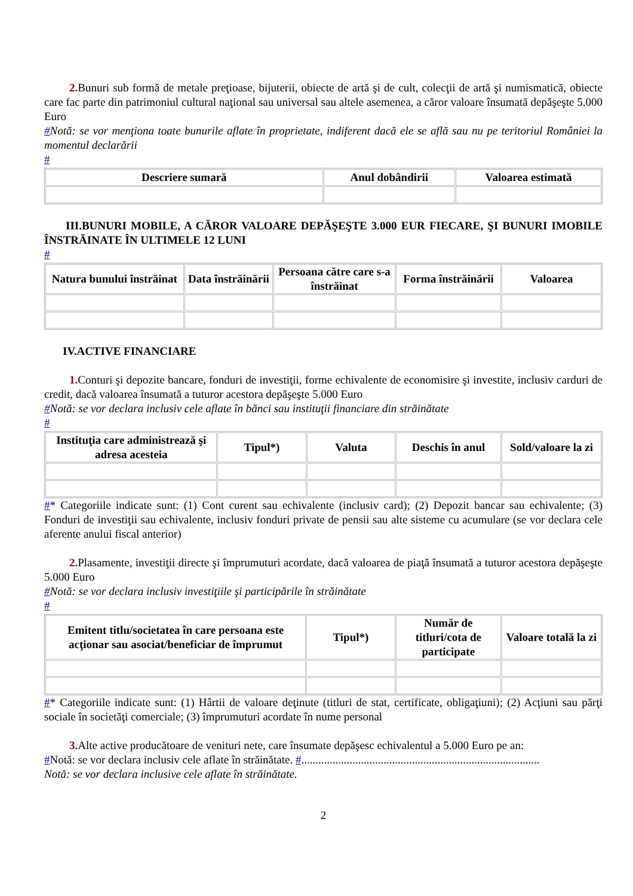2. Bunuri sub formă de metale preţioase, bijuterii, obiecte de artă şi de cult, colecţii de artă şi numismatică, obiecte care fac parte din patrimoniul cultural naţional sau universal sau altele asemenea, a căror valoare însumată depăşeşte 5.000 Euro
#Notă: se vor menţiona toate bunurile aflate în proprietate, indiferent dacă ele se află sau nu pe teritoriul României la momentul declarării
#
| Descriere sumară | Anul dobândirii | Valoarea estimată |
| --- | --- | --- |
III.BUNURI MOBILE, A CĂROR VALOARE DEPĂŞEŞTE 3.000 EUR FIECARE, ŞI BUNURI IMOBILE ÎNSTRĂINATE ÎN ULTIMELE 12 LUNI
#
| Natura bunului înstrăinat | Data înstrăinării | Persoana către care s-a înstrăinat | Forma înstrăinării | Valoarea |
| --- | --- | --- | --- | --- |
IV.ACTIVE FINANCIARE
1. Conturi şi depozite bancare, fonduri de investiţii, forme echivalente de economisire şi investite, inclusiv carduri de credit, dacă valoarea însumată a tuturor acestora depăşeşte 5.000 Euro
#Notă: se vor declara inclusiv cele aflate în bănci sau instituţii financiare din străinătate
#
| Instituţia care administrează şi adresa acesteia | Tipul*) | Valuta | Deschis în anul | Sold/valoare la zi |
| --- | --- | --- | --- | --- |
#* Categoriile indicate sunt: (1) Cont curent sau echivalente (inclusiv card); (2) Depozit bancar sau echivalente; (3) Fonduri de investiţii sau echivalente, inclusiv fonduri private de pensii sau alte sisteme cu acumulare (se vor declara cele aferente anului fiscal anterior)
2. Plasamente, investiţii directe şi împrumuturi acordate, dacă valoarea de piaţă însumată a tuturor acestora depăşeşte 5.000 Euro
#Notă: se vor declara inclusiv investiţiile şi participările în străinătate
#
| Emitent titlu/societatea în care persoana este acţionar sau asociat/beneficiar de împrumut | Tipul*) | Număr de titluri/cota de participate | Valoare totală la zi |
| --- | --- | --- | --- |
#* Categoriile indicate sunt: (1) Hârtii de valoare deţinute (titluri de stat, certificate, obligaţiuni); (2) Acţiuni sau părţi sociale în societăţi comerciale; (3) împrumuturi acordate în nume personal
3. Alte active producătoare de venituri nete, care însumate depăşesc echivalentul a 5.000 Euro pe an:
#Notă: se vor declara inclusiv cele aflate în străinătate. #....................................................................................
Notă: se vor declara inclusive cele aflate în străinătate.
2